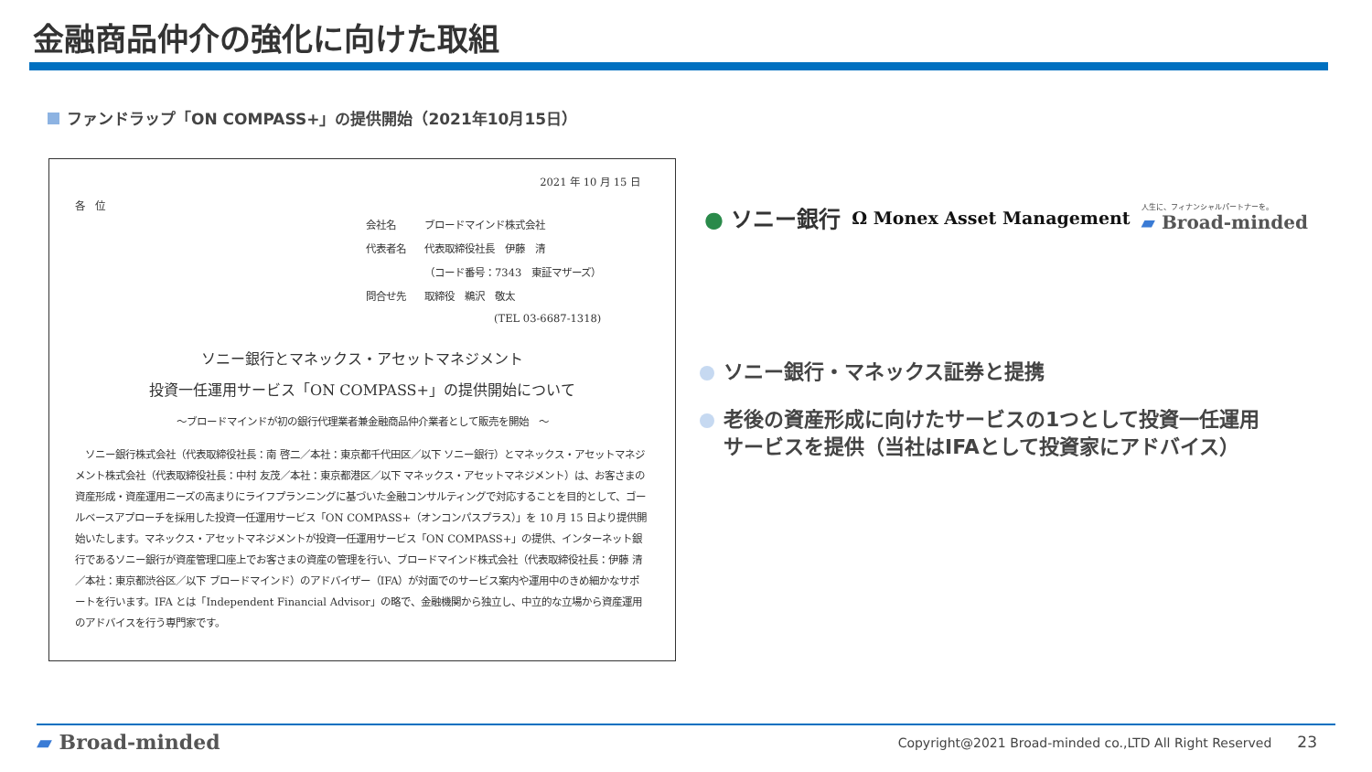金融商品仲介の強化に向けた取組
ファンドラップ「ON COMPASS+」の提供開始（2021年10月15日）
2021 年 10 月 15 日
各　位
| 会社名 | ブロードマインド株式会社 |
| 代表者名 | 代表取締役社長 伊藤 清 |
| | （コード番号：7343 東証マザーズ） |
| 問合せ先 | 取締役 鵜沢 敬太 |
| | (TEL 03-6687-1318) |
ソニー銀行とマネックス・アセットマネジメント
投資一任運用サービス「ON COMPASS+」の提供開始について
～ブロードマインドが初の銀行代理業者兼金融商品仲介業者として販売を開始　～
　ソニー銀行株式会社（代表取締役社長：南 啓二／本社：東京都千代田区／以下 ソニー銀行）とマネックス・アセットマネジメント株式会社（代表取締役社長：中村 友茂／本社：東京都港区／以下 マネックス・アセットマネジメント）は、お客さまの資産形成・資産運用ニーズの高まりにライフプランニングに基づいた金融コンサルティングで対応することを目的として、ゴールベースアプローチを採用した投資一任運用サービス「ON COMPASS+（オンコンパスプラス）」を 10 月 15 日より提供開始いたします。マネックス・アセットマネジメントが投資一任運用サービス「ON COMPASS+」の提供、インターネット銀行であるソニー銀行が資産管理口座上でお客さまの資産の管理を行い、ブロードマインド株式会社（代表取締役社長：伊藤 清／本社：東京都渋谷区／以下 ブロードマインド）のアドバイザー（IFA）が対面でのサービス案内や運用中のきめ細かなサポートを行います。IFA とは「Independent Financial Advisor」の略で、金融機関から独立し、中立的な立場から資産運用のアドバイスを行う専門家です。
● ソニー銀行
Ω Monex Asset Management
人生に、フィナンシャルパートナーを。
▰ Broad-minded
ソニー銀行・マネックス証券と提携
老後の資産形成に向けたサービスの1つとして投資一任運用
サービスを提供（当社はIFAとして投資家にアドバイス）
▰ Broad-minded
Copyright@2021 Broad-minded co.,LTD All Right Reserved　　23